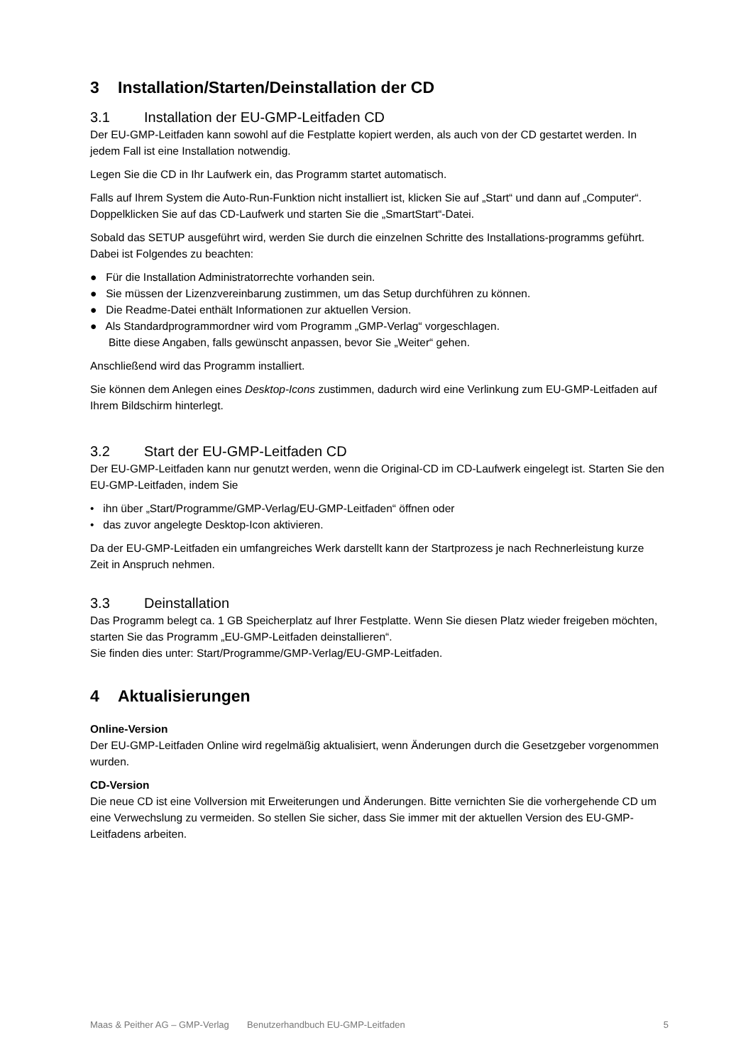3 Installation/Starten/Deinstallation der CD
3.1 Installation der EU-GMP-Leitfaden CD
Der EU-GMP-Leitfaden kann sowohl auf die Festplatte kopiert werden, als auch von der CD gestartet werden. In jedem Fall ist eine Installation notwendig.
Legen Sie die CD in Ihr Laufwerk ein, das Programm startet automatisch.
Falls auf Ihrem System die Auto-Run-Funktion nicht installiert ist, klicken Sie auf „Start“ und dann auf „Computer“. Doppelklicken Sie auf das CD-Laufwerk und starten Sie die „SmartStart“-Datei.
Sobald das SETUP ausgeführt wird, werden Sie durch die einzelnen Schritte des Installations-programms geführt. Dabei ist Folgendes zu beachten:
● Für die Installation Administratorrechte vorhanden sein.
● Sie müssen der Lizenzvereinbarung zustimmen, um das Setup durchführen zu können.
● Die Readme-Datei enthält Informationen zur aktuellen Version.
● Als Standardprogrammordner wird vom Programm „GMP-Verlag“ vorgeschlagen.
Bitte diese Angaben, falls gewünscht anpassen, bevor Sie „Weiter“ gehen.
Anschließend wird das Programm installiert.
Sie können dem Anlegen eines Desktop-Icons zustimmen, dadurch wird eine Verlinkung zum EU-GMP-Leitfaden auf Ihrem Bildschirm hinterlegt.
3.2 Start der EU-GMP-Leitfaden CD
Der EU-GMP-Leitfaden kann nur genutzt werden, wenn die Original-CD im CD-Laufwerk eingelegt ist. Starten Sie den EU-GMP-Leitfaden, indem Sie
• ihn über „Start/Programme/GMP-Verlag/EU-GMP-Leitfaden“ öffnen oder
• das zuvor angelegte Desktop-Icon aktivieren.
Da der EU-GMP-Leitfaden ein umfangreiches Werk darstellt kann der Startprozess je nach Rechnerleistung kurze Zeit in Anspruch nehmen.
3.3 Deinstallation
Das Programm belegt ca. 1 GB Speicherplatz auf Ihrer Festplatte. Wenn Sie diesen Platz wieder freigeben möchten, starten Sie das Programm „EU-GMP-Leitfaden deinstallieren“.
Sie finden dies unter: Start/Programme/GMP-Verlag/EU-GMP-Leitfaden.
4 Aktualisierungen
Online-Version
Der EU-GMP-Leitfaden Online wird regelmäßig aktualisiert, wenn Änderungen durch die Gesetzgeber vorgenommen wurden.
CD-Version
Die neue CD ist eine Vollversion mit Erweiterungen und Änderungen. Bitte vernichten Sie die vorhergehende CD um eine Verwechslung zu vermeiden. So stellen Sie sicher, dass Sie immer mit der aktuellen Version des EU-GMP-Leitfadens arbeiten.
5 Maas & Peither AG – GMP-Verlag Benutzerhandbuch EU-GMP-Leitfaden